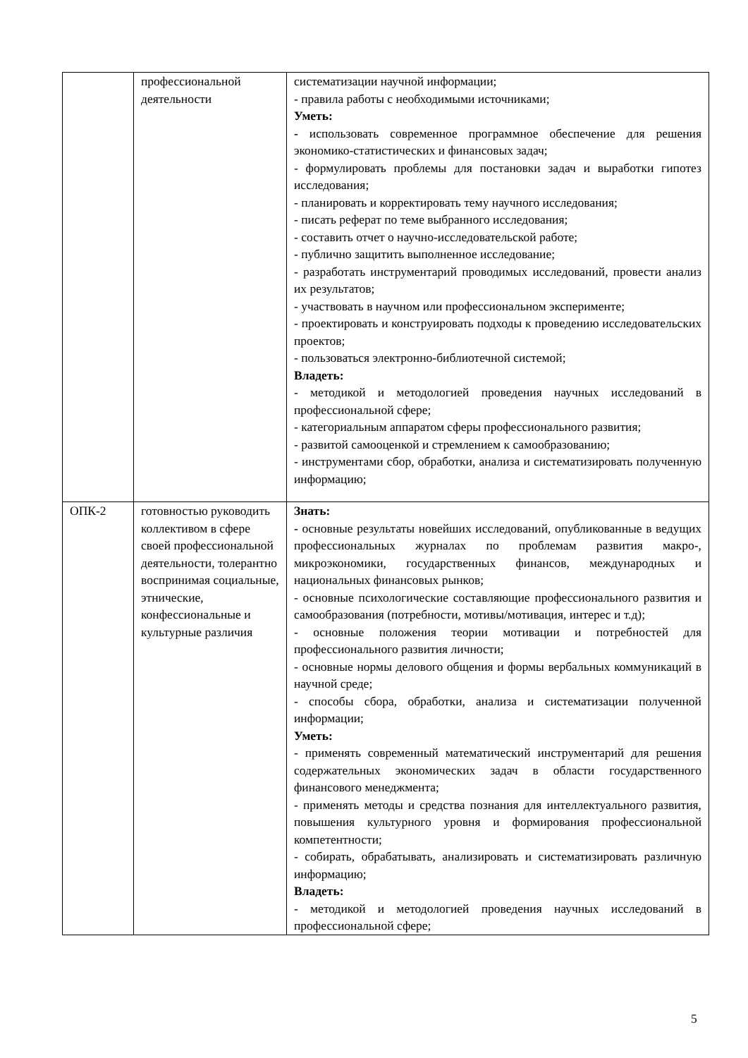| | профессиональной деятельности | систематизации научной информации; - правила работы с необходимыми источниками; Уметь: - использовать современное программное обеспечение для решения экономико-статистических и финансовых задач; - формулировать проблемы для постановки задач и выработки гипотез исследования; - планировать и корректировать тему научного исследования; - писать реферат по теме выбранного исследования; - составить отчет о научно-исследовательской работе; - публично защитить выполненное исследование; - разработать инструментарий проводимых исследований, провести анализ их результатов; - участвовать в научном или профессиональном эксперименте; - проектировать и конструировать подходы к проведению исследовательских проектов; - пользоваться электронно-библиотечной системой; Владеть: - методикой и методологией проведения научных исследований в профессиональной сфере; - категориальным аппаратом сферы профессионального развития; - развитой самооценкой и стремлением к самообразованию; - инструментами сбор, обработки, анализа и систематизировать полученную информацию; |
| ОПК-2 | готовностью руководить коллективом в сфере своей профессиональной деятельности, толерантно воспринимая социальные, этнические, конфессиональные и культурные различия | Знать: - основные результаты новейших исследований, опубликованные в ведущих профессиональных журналах по проблемам развития макро-, микроэкономики, государственных финансов, международных и национальных финансовых рынков; - основные психологические составляющие профессионального развития и самообразования (потребности, мотивы/мотивация, интерес и т.д); - основные положения теории мотивации и потребностей для профессионального развития личности; - основные нормы делового общения и формы вербальных коммуникаций в научной среде; - способы сбора, обработки, анализа и систематизации полученной информации; Уметь: - применять современный математический инструментарий для решения содержательных экономических задач в области государственного финансового менеджмента; - применять методы и средства познания для интеллектуального развития, повышения культурного уровня и формирования профессиональной компетентности; - собирать, обрабатывать, анализировать и систематизировать различную информацию; Владеть: - методикой и методологией проведения научных исследований в профессиональной сфере; |
5